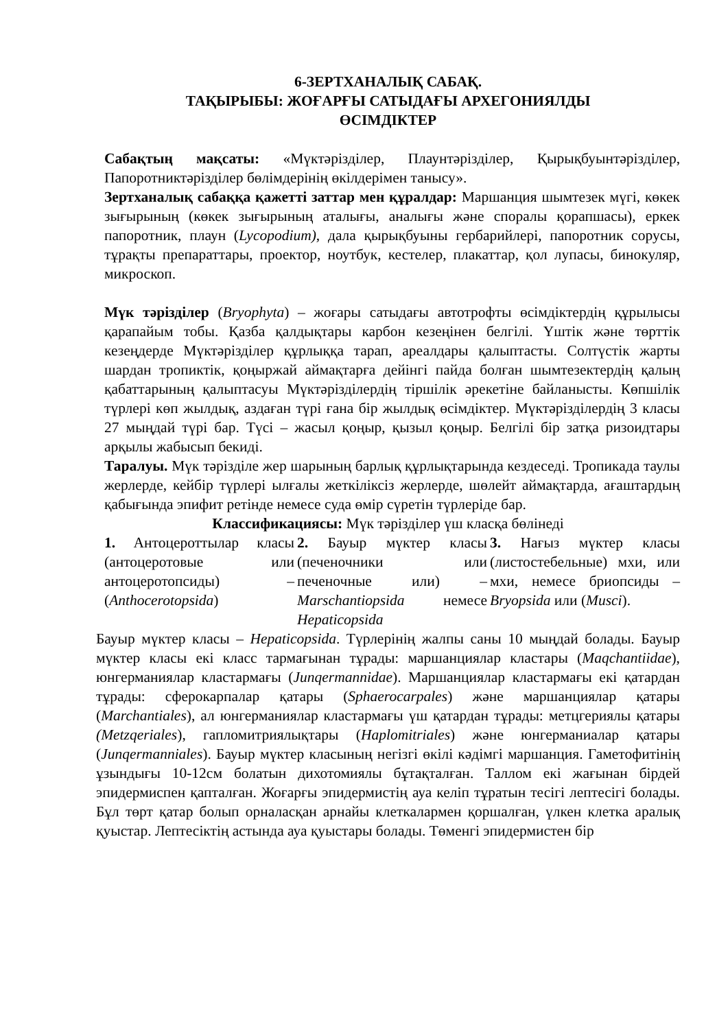6-ЗЕРТХАНАЛЫҚ САБАҚ.
ТАҚЫРЫБЫ: ЖОҒАРҒЫ САТЫДАҒЫ АРХЕГОНИЯЛДЫ
ӨСІМДІКТЕР
Сабақтың мақсаты: «Мүктәрізділер, Плаунтәрізділер, Қырықбуынтәрізділер, Папоротниктәрізділер бөлімдерінің өкілдерімен танысу».
Зертханалық сабаққа қажетті заттар мен құралдар: Маршанция шымтезек мүгі, көкек зығырының (көкек зығырының аталығы, аналығы және споралы қорапшасы), еркек папоротник, плаун (Lycopodium), дала қырықбуыны гербарийлері, папоротник сорусы, тұрақты препараттары, проектор, ноутбук, кестелер, плакаттар, қол лупасы, бинокуляр, микроскоп.
Мүк тәрізділер (Bryophyta) – жоғары сатыдағы автотрофты өсімдіктердің құрылысы қарапайым тобы. Қазба қалдықтары карбон кезеңінен белгілі. Үштік және төрттік кезеңдерде Мүктәрізділер құрлыққа тарап, ареалдары қалыптасты. Солтүстік жарты шардан тропиктік, қоңыржай аймақтарға дейінгі пайда болған шымтезектердің қалың қабаттарының қалыптасуы Мүктәрізділердің тіршілік әрекетіне байланысты. Көпшілік түрлері көп жылдық, аздаған түрі ғана бір жылдық өсімдіктер. Мүктәрізділердің 3 класы 27 мыңдай түрі бар. Түсі – жасыл қоңыр, қызыл қоңыр. Белгілі бір затқа ризоидтары арқылы жабысып бекиді.
Таралуы. Мүк тәрізділе жер шарының барлық құрлықтарында кездеседі. Тропикада таулы жерлерде, кейбір түрлері ылғалы жеткіліксіз жерлерде, шөлейт аймақтарда, ағаштардың қабығында эпифит ретінде немесе суда өмір сүретін түрлеріде бар.
Классификациясы: Мүк тәрізділер үш класқа бөлінеді
| 1. Антоцероттылар класы (антоцеротовые или антоцеротопсиды) – ( Anthocerotopsida ) | 2. Бауыр мүктер класы (печеночники или печеночные или) – Marschantiopsida немесе Hepaticopsida | 3. Нағыз мүктер класы (листостебельные) мхи, или мхи, немесе бриопсиды – Bryopsida или ( Musci ). |
Бауыр мүктер класы – Hepaticopsida. Түрлерінің жалпы саны 10 мыңдай болады. Бауыр мүктер класы екі класс тармағынан тұрады: маршанциялар кластары (Maqchantiidae), юнгерманиялар кластармағы (Junqermannidae). Маршанциялар кластармағы екі қатардан тұрады: сферокарпалар қатары (Sphaerocarpales) және маршанциялар қатары (Marchantiales), ал юнгерманиялар кластармағы үш қатардан тұрады: метцгериялы қатары (Metzqeriales), гапломитриялықтары (Haplomitriales) және юнгерманиалар қатары (Junqermanniales). Бауыр мүктер класының негізгі өкілі кәдімгі маршанция. Гаметофитінің ұзындығы 10-12см болатын дихотомиялы бұтақталған. Таллом екі жағынан бірдей эпидермиспен қапталған. Жоғарғы эпидермистің ауа келіп тұратын тесігі лептесігі болады. Бұл төрт қатар болып орналасқан арнайы клеткалармен қоршалған, үлкен клетка аралық қуыстар. Лептесіктің астында ауа қуыстары болады. Төменгі эпидермистен бір